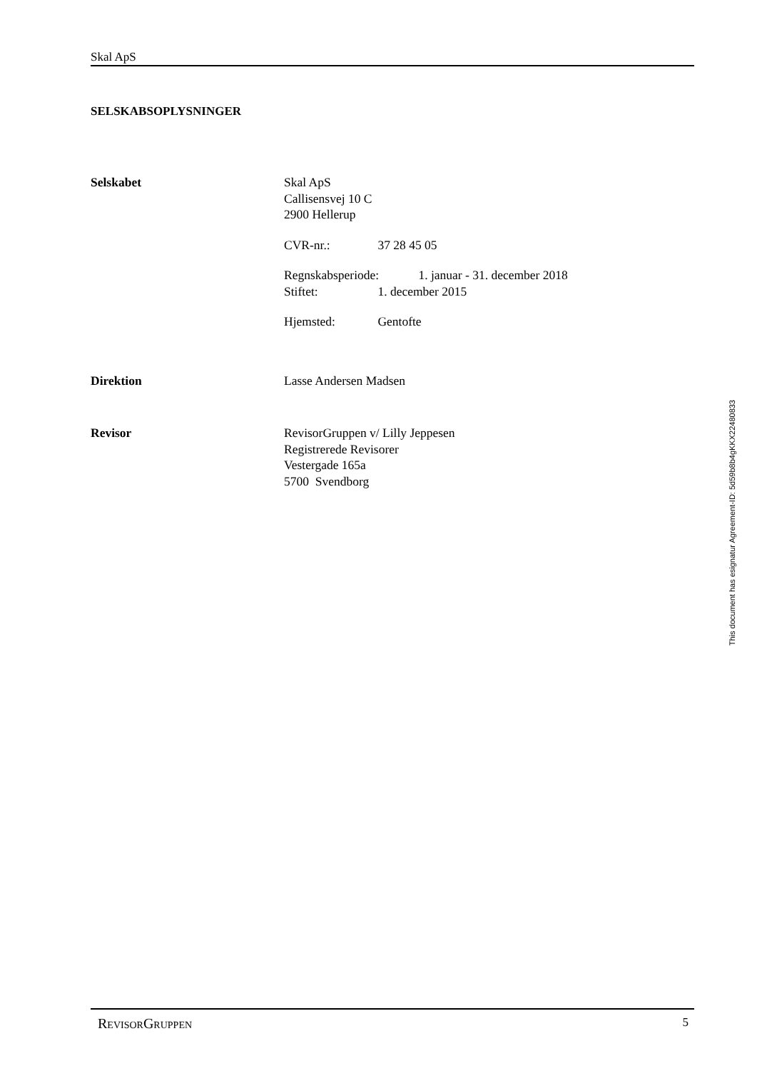Skal ApS
SELSKABSOPLYSNINGER
Selskabet Skal ApS
Callisensvej 10 C
2900 Hellerup
CVR-nr.: 37 28 45 05
Regnskabsperiode: 1. januar - 31. december 2018
Stiftet: 1. december 2015
Hjemsted: Gentofte
Direktion Lasse Andersen Madsen
Revisor RevisorGruppen v/ Lilly Jeppesen
Registrerede Revisorer
Vestergade 165a
5700 Svendborg
This document has esignatur Agreement-ID: 5d59b8b4gKKX22480833
REVISORGRUPPEN 5